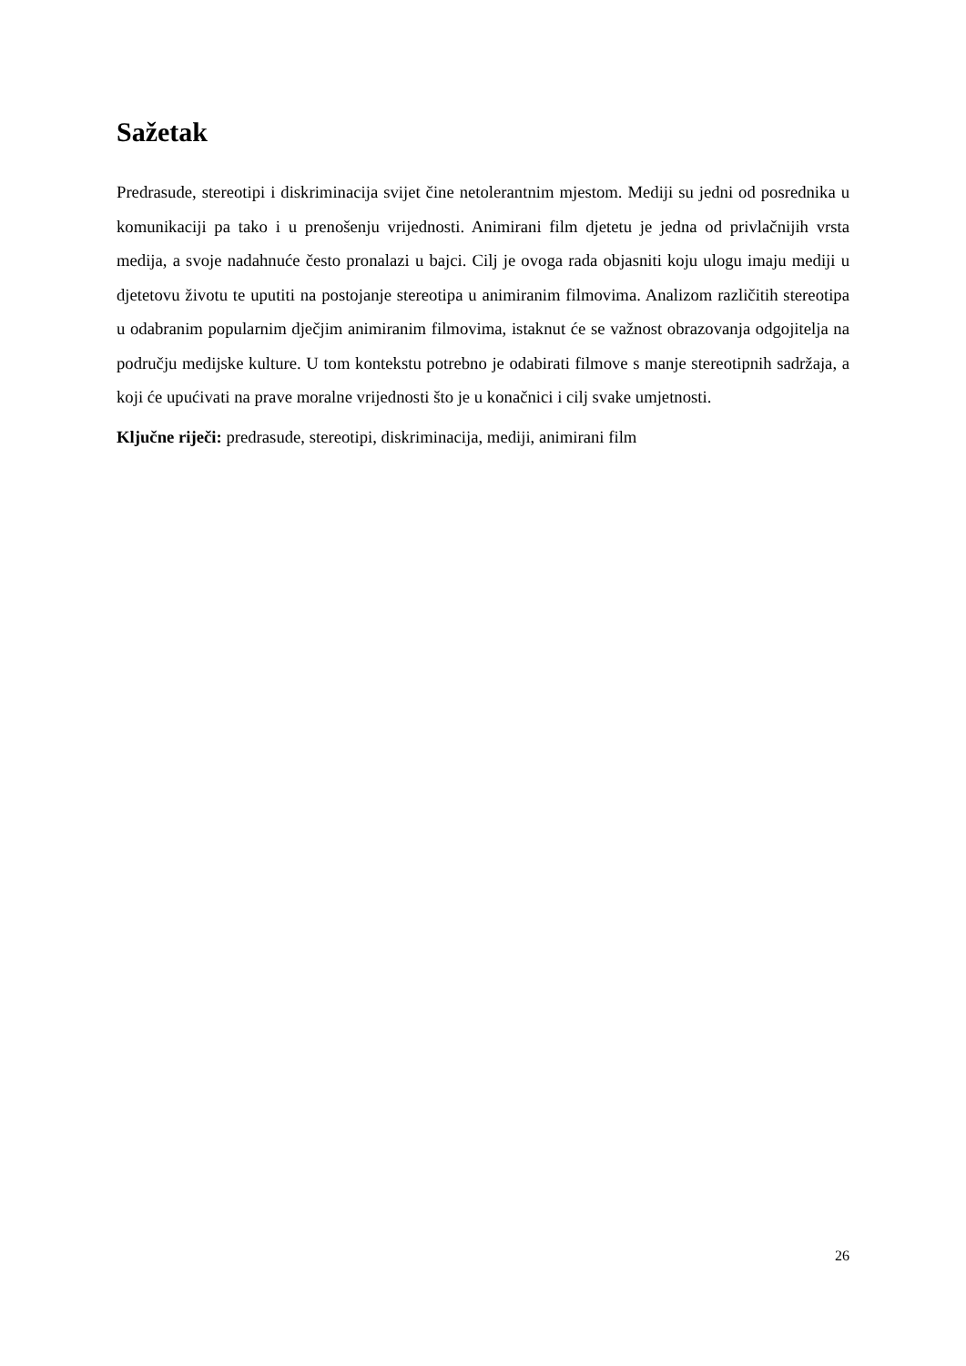Sažetak
Predrasude, stereotipi i diskriminacija svijet čine netolerantnim mjestom. Mediji su jedni od posrednika u komunikaciji pa tako i u prenošenju vrijednosti. Animirani film djetetu je jedna od privlačnijih vrsta medija, a svoje nadahnuće često pronalazi u bajci. Cilj je ovoga rada objasniti koju ulogu imaju mediji u djetetovu životu te uputiti na postojanje stereotipa u animiranim filmovima. Analizom različitih stereotipa u odabranim popularnim dječjim animiranim filmovima, istaknut će se važnost obrazovanja odgojitelja na području medijske kulture. U tom kontekstu potrebno je odabirati filmove s manje stereotipnih sadržaja, a koji će upućivati na prave moralne vrijednosti što je u konačnici i cilj svake umjetnosti.
Ključne riječi: predrasude, stereotipi, diskriminacija, mediji, animirani film
26